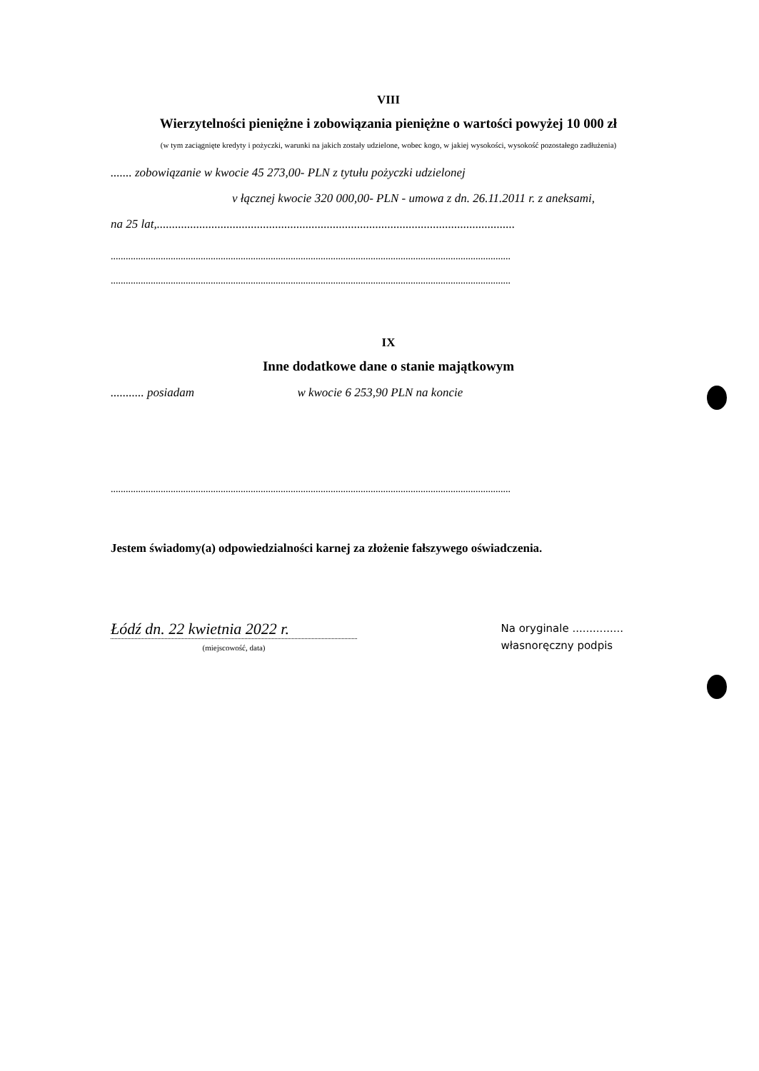VIII
Wierzytelności pieniężne i zobowiązania pieniężne o wartości powyżej 10 000 zł
(w tym zaciągnięte kredyty i pożyczki, warunki na jakich zostały udzielone, wobec kogo, w jakiej wysokości, wysokość pozostałego zadłużenia)
....... zobowiązanie w kwocie 45 273,00- PLN z tytułu pożyczki udzielonej
v łącznej kwocie 320 000,00- PLN - umowa z dn. 26.11.2011 r. z aneksami,
na 25 lat,......................................................................................................................
................................................................................................................................................................
................................................................................................................................................................
IX
Inne dodatkowe dane o stanie majątkowym
........... posiadam w kwocie 6 253,90 PLN na koncie
................................................................................................................................................................
Jestem świadomy(a) odpowiedzialności karnej za złożenie fałszywego oświadczenia.
Łódź dn. 22 kwietnia 2022 r.
(miejscowość, data)
Na oryginale ...............
własnoręczny podpis